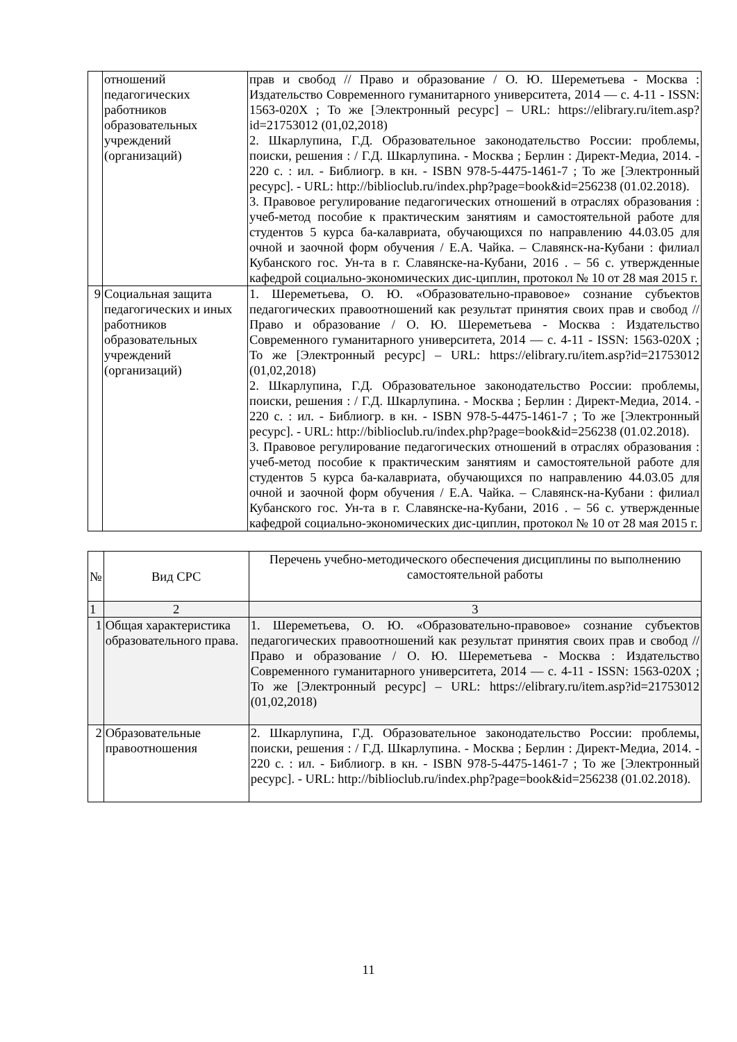| | отношений педагогических работников образовательных учреждений (организаций) | прав и свобод // Право и образование / О. Ю. Шереметьева - Москва : Издательство Современного гуманитарного университета, 2014 — с. 4-11 - ISSN: 1563-020X ; То же [Электронный ресурс] – URL: https://elibrary.ru/item.asp?id=21753012 (01,02,2018) 2. Шкарлупина, Г.Д. Образовательное законодательство России: проблемы, поиски, решения : / Г.Д. Шкарлупина. - Москва ; Берлин : Директ-Медиа, 2014. - 220 с. : ил. - Библиогр. в кн. - ISBN 978-5-4475-1461-7 ; То же [Электронный ресурс]. - URL: http://biblioclub.ru/index.php?page=book&id=256238 (01.02.2018). 3. Правовое регулирование педагогических отношений в отраслях образования : учеб-метод пособие к практическим занятиям и самостоятельной работе для студентов 5 курса ба-калавриата, обучающихся по направлению 44.03.05 для очной и заочной форм обучения / Е.А. Чайка. – Славянск-на-Кубани : филиал Кубанского гос. Ун-та в г. Славянске-на-Кубани, 2016 . – 56 с. утвержденные кафедрой социально-экономических дис-циплин, протокол № 10 от 28 мая 2015 г. |
| 9 | Социальная защита педагогических и иных работников образовательных учреждений (организаций) | 1. Шереметьева, О. Ю. «Образовательно-правовое» сознание субъектов педагогических правоотношений как результат принятия своих прав и свобод // Право и образование / О. Ю. Шереметьева - Москва : Издательство Современного гуманитарного университета, 2014 — с. 4-11 - ISSN: 1563-020X ; То же [Электронный ресурс] – URL: https://elibrary.ru/item.asp?id=21753012 (01,02,2018) 2. Шкарлупина, Г.Д. Образовательное законодательство России: проблемы, поиски, решения : / Г.Д. Шкарлупина. - Москва ; Берлин : Директ-Медиа, 2014. - 220 с. : ил. - Библиогр. в кн. - ISBN 978-5-4475-1461-7 ; То же [Электронный ресурс]. - URL: http://biblioclub.ru/index.php?page=book&id=256238 (01.02.2018). 3. Правовое регулирование педагогических отношений в отраслях образования : учеб-метод пособие к практическим занятиям и самостоятельной работе для студентов 5 курса ба-калавриата, обучающихся по направлению 44.03.05 для очной и заочной форм обучения / Е.А. Чайка. – Славянск-на-Кубани : филиал Кубанского гос. Ун-та в г. Славянске-на-Кубани, 2016 . – 56 с. утвержденные кафедрой социально-экономических дис-циплин, протокол № 10 от 28 мая 2015 г. |
| № | Вид СРС | Перечень учебно-методического обеспечения дисциплины по выполнению самостоятельной работы |
| --- | --- | --- |
| 1 | 2 | 3 |
| 1 | Общая характеристика образовательного права. | 1. Шереметьева, О. Ю. «Образовательно-правовое» сознание субъектов педагогических правоотношений как результат принятия своих прав и свобод // Право и образование / О. Ю. Шереметьева - Москва : Издательство Современного гуманитарного университета, 2014 — с. 4-11 - ISSN: 1563-020X ; То же [Электронный ресурс] – URL: https://elibrary.ru/item.asp?id=21753012 (01,02,2018) |
| 2 | Образовательные правоотношения | 2. Шкарлупина, Г.Д. Образовательное законодательство России: проблемы, поиски, решения : / Г.Д. Шкарлупина. - Москва ; Берлин : Директ-Медиа, 2014. - 220 с. : ил. - Библиогр. в кн. - ISBN 978-5-4475-1461-7 ; То же [Электронный ресурс]. - URL: http://biblioclub.ru/index.php?page=book&id=256238 (01.02.2018). |
11